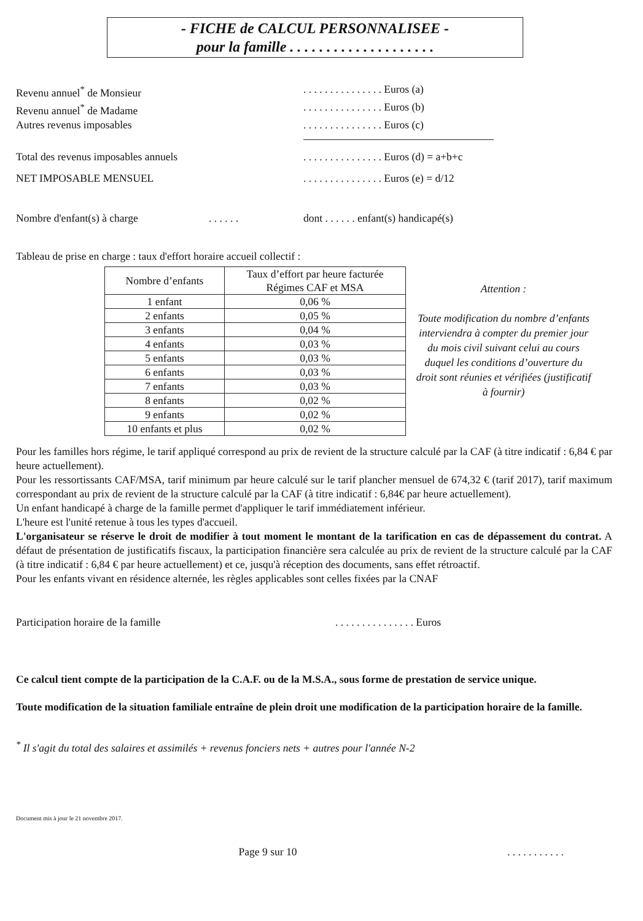- FICHE de CALCUL PERSONNALISEE -
pour la famille . . . . . . . . . . . . . . . . . . . .
Revenu annuel<sup>*</sup> de Monsieur. . . . . . . . . . . . . . . Euros (a)
Revenu annuel<sup>*</sup> de Madame. . . . . . . . . . . . . . . Euros (b)
Autres revenus imposables. . . . . . . . . . . . . . . Euros (c)
Total des revenus imposables annuels. . . . . . . . . . . . . . . Euros (d) = a+b+c
NET IMPOSABLE MENSUEL. . . . . . . . . . . . . . . Euros (e) = d/12
Nombre d'enfant(s) à charge. . . . . . dont . . . . . . enfant(s) handicapé(s)
Tableau de prise en charge : taux d'effort horaire accueil collectif :
| Nombre d’enfants | Taux d’effort par heure facturée Régimes CAF et MSA |
| --- | --- |
| 1 enfant | 0,06 % |
| 2 enfants | 0,05 % |
| 3 enfants | 0,04 % |
| 4 enfants | 0,03 % |
| 5 enfants | 0,03 % |
| 6 enfants | 0,03 % |
| 7 enfants | 0,03 % |
| 8 enfants | 0,02 % |
| 9 enfants | 0,02 % |
| 10 enfants et plus | 0,02 % |
Attention :
Toute modification du nombre d’enfants interviendra à compter du premier jour du mois civil suivant celui au cours duquel les conditions d’ouverture du droit sont réunies et vérifiées (justificatif à fournir)
Pour les familles hors régime, le tarif appliqué correspond au prix de revient de la structure calculé par la CAF (à titre indicatif : 6,84 € par heure actuellement).
Pour les ressortissants CAF/MSA, tarif minimum par heure calculé sur le tarif plancher mensuel de 674,32 € (tarif 2017), tarif maximum correspondant au prix de revient de la structure calculé par la CAF (à titre indicatif : 6,84€ par heure actuellement).
Un enfant handicapé à charge de la famille permet d'appliquer le tarif immédiatement inférieur.
L'heure est l'unité retenue à tous les types d'accueil.
L'organisateur se réserve le droit de modifier à tout moment le montant de la tarification en cas de dépassement du contrat. A défaut de présentation de justificatifs fiscaux, la participation financière sera calculée au prix de revient de la structure calculé par la CAF (à titre indicatif : 6,84 € par heure actuellement) et ce, jusqu'à réception des documents, sans effet rétroactif.
Pour les enfants vivant en résidence alternée, les règles applicables sont celles fixées par la CNAF
Participation horaire de la famille. . . . . . . . . . . . . . . Euros
Ce calcul tient compte de la participation de la C.A.F. ou de la M.S.A., sous forme de prestation de service unique.
Toute modification de la situation familiale entraîne de plein droit une modification de la participation horaire de la famille.
<sup>*</sup> Il s'agit du total des salaires et assimilés + revenus fonciers nets + autres pour l'année N-2
Document mis à jour le 21 novembre 2017.
Page 9 sur 10. . . . . . . . . . .